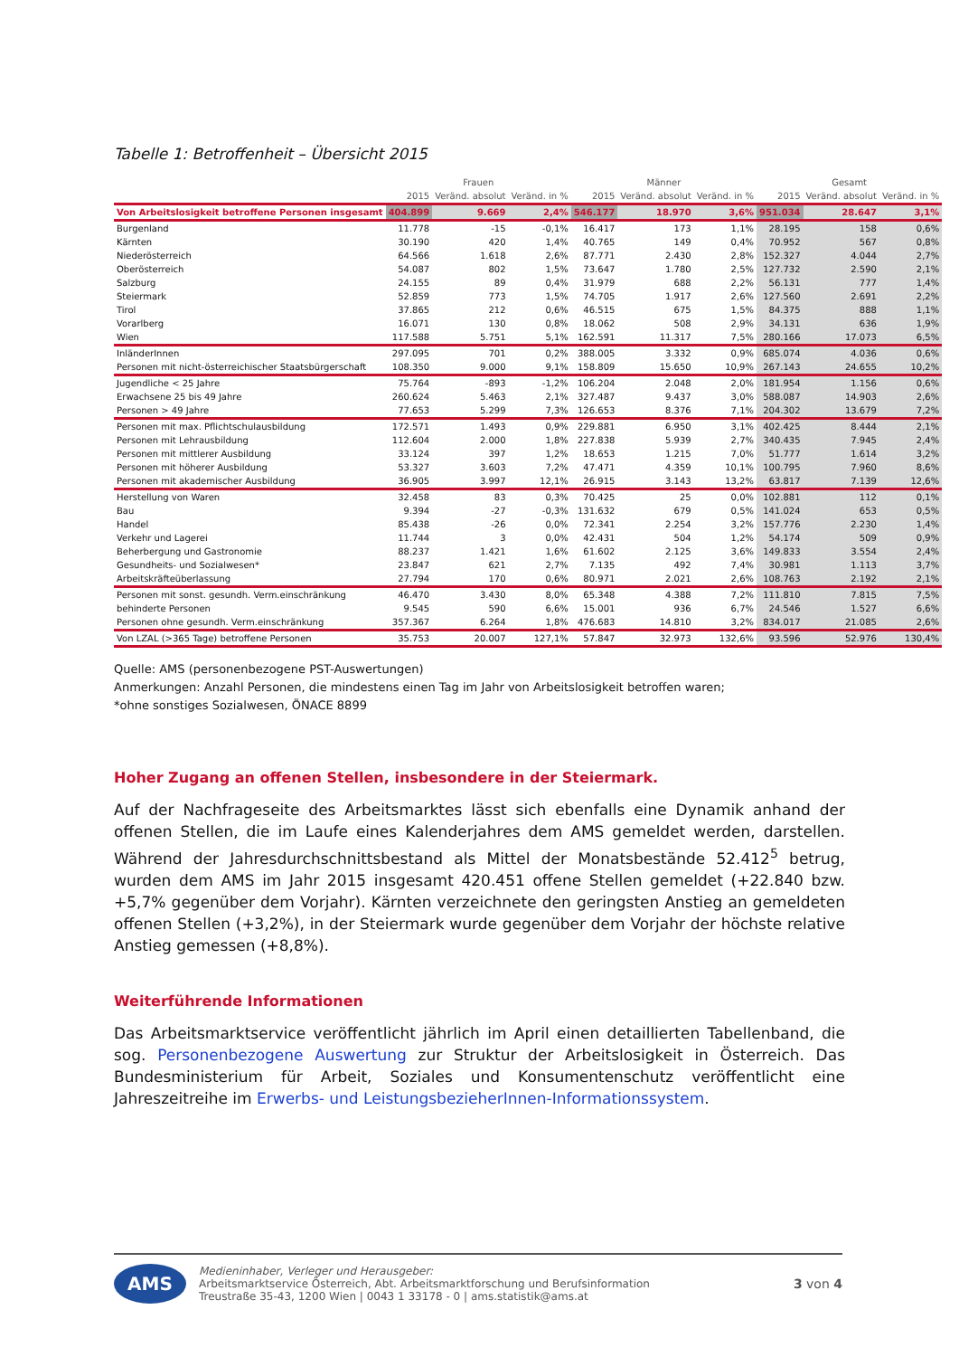Tabelle 1: Betroffenheit – Übersicht 2015
| | Frauen | | | Männer | | | Gesamt | | |
| --- | --- | --- | --- | --- | --- | --- | --- | --- | --- |
| | 2015 | Veränd. absolut | Veränd. in % | 2015 | Veränd. absolut | Veränd. in % | 2015 | Veränd. absolut | Veränd. in % |
| Von Arbeitslosigkeit betroffene Personen insgesamt | 404.899 | 9.669 | 2,4% | 546.177 | 18.970 | 3,6% | 951.034 | 28.647 | 3,1% |
| Burgenland | 11.778 | -15 | -0,1% | 16.417 | 173 | 1,1% | 28.195 | 158 | 0,6% |
| Kärnten | 30.190 | 420 | 1,4% | 40.765 | 149 | 0,4% | 70.952 | 567 | 0,8% |
| Niederösterreich | 64.566 | 1.618 | 2,6% | 87.771 | 2.430 | 2,8% | 152.327 | 4.044 | 2,7% |
| Oberösterreich | 54.087 | 802 | 1,5% | 73.647 | 1.780 | 2,5% | 127.732 | 2.590 | 2,1% |
| Salzburg | 24.155 | 89 | 0,4% | 31.979 | 688 | 2,2% | 56.131 | 777 | 1,4% |
| Steiermark | 52.859 | 773 | 1,5% | 74.705 | 1.917 | 2,6% | 127.560 | 2.691 | 2,2% |
| Tirol | 37.865 | 212 | 0,6% | 46.515 | 675 | 1,5% | 84.375 | 888 | 1,1% |
| Vorarlberg | 16.071 | 130 | 0,8% | 18.062 | 508 | 2,9% | 34.131 | 636 | 1,9% |
| Wien | 117.588 | 5.751 | 5,1% | 162.591 | 11.317 | 7,5% | 280.166 | 17.073 | 6,5% |
| InländerInnen | 297.095 | 701 | 0,2% | 388.005 | 3.332 | 0,9% | 685.074 | 4.036 | 0,6% |
| Personen mit nicht-österreichischer Staatsbürgerschaft | 108.350 | 9.000 | 9,1% | 158.809 | 15.650 | 10,9% | 267.143 | 24.655 | 10,2% |
| Jugendliche < 25 Jahre | 75.764 | -893 | -1,2% | 106.204 | 2.048 | 2,0% | 181.954 | 1.156 | 0,6% |
| Erwachsene 25 bis 49 Jahre | 260.624 | 5.463 | 2,1% | 327.487 | 9.437 | 3,0% | 588.087 | 14.903 | 2,6% |
| Personen > 49 Jahre | 77.653 | 5.299 | 7,3% | 126.653 | 8.376 | 7,1% | 204.302 | 13.679 | 7,2% |
| Personen mit max. Pflichtschulausbildung | 172.571 | 1.493 | 0,9% | 229.881 | 6.950 | 3,1% | 402.425 | 8.444 | 2,1% |
| Personen mit Lehrausbildung | 112.604 | 2.000 | 1,8% | 227.838 | 5.939 | 2,7% | 340.435 | 7.945 | 2,4% |
| Personen mit mittlerer Ausbildung | 33.124 | 397 | 1,2% | 18.653 | 1.215 | 7,0% | 51.777 | 1.614 | 3,2% |
| Personen mit höherer Ausbildung | 53.327 | 3.603 | 7,2% | 47.471 | 4.359 | 10,1% | 100.795 | 7.960 | 8,6% |
| Personen mit akademischer Ausbildung | 36.905 | 3.997 | 12,1% | 26.915 | 3.143 | 13,2% | 63.817 | 7.139 | 12,6% |
| Herstellung von Waren | 32.458 | 83 | 0,3% | 70.425 | 25 | 0,0% | 102.881 | 112 | 0,1% |
| Bau | 9.394 | -27 | -0,3% | 131.632 | 679 | 0,5% | 141.024 | 653 | 0,5% |
| Handel | 85.438 | -26 | 0,0% | 72.341 | 2.254 | 3,2% | 157.776 | 2.230 | 1,4% |
| Verkehr und Lagerei | 11.744 | 3 | 0,0% | 42.431 | 504 | 1,2% | 54.174 | 509 | 0,9% |
| Beherbergung und Gastronomie | 88.237 | 1.421 | 1,6% | 61.602 | 2.125 | 3,6% | 149.833 | 3.554 | 2,4% |
| Gesundheits- und Sozialwesen* | 23.847 | 621 | 2,7% | 7.135 | 492 | 7,4% | 30.981 | 1.113 | 3,7% |
| Arbeitskräfteüberlassung | 27.794 | 170 | 0,6% | 80.971 | 2.021 | 2,6% | 108.763 | 2.192 | 2,1% |
| Personen mit sonst. gesundh. Verm.einschränkung | 46.470 | 3.430 | 8,0% | 65.348 | 4.388 | 7,2% | 111.810 | 7.815 | 7,5% |
| behinderte Personen | 9.545 | 590 | 6,6% | 15.001 | 936 | 6,7% | 24.546 | 1.527 | 6,6% |
| Personen ohne gesundh. Verm.einschränkung | 357.367 | 6.264 | 1,8% | 476.683 | 14.810 | 3,2% | 834.017 | 21.085 | 2,6% |
| Von LZAL (>365 Tage) betroffene Personen | 35.753 | 20.007 | 127,1% | 57.847 | 32.973 | 132,6% | 93.596 | 52.976 | 130,4% |
Quelle: AMS (personenbezogene PST-Auswertungen)
Anmerkungen: Anzahl Personen, die mindestens einen Tag im Jahr von Arbeitslosigkeit betroffen waren;
*ohne sonstiges Sozialwesen, ÖNACE 8899
Hoher Zugang an offenen Stellen, insbesondere in der Steiermark.
Auf der Nachfrageseite des Arbeitsmarktes lässt sich ebenfalls eine Dynamik anhand der offenen Stellen, die im Laufe eines Kalenderjahres dem AMS gemeldet werden, darstellen. Während der Jahresdurchschnittsbestand als Mittel der Monatsbestände 52.412<sup>5</sup> betrug, wurden dem AMS im Jahr 2015 insgesamt 420.451 offene Stellen gemeldet (+22.840 bzw. +5,7% gegenüber dem Vorjahr). Kärnten verzeichnete den geringsten Anstieg an gemeldeten offenen Stellen (+3,2%), in der Steiermark wurde gegenüber dem Vorjahr der höchste relative Anstieg gemessen (+8,8%).
Weiterführende Informationen
Das Arbeitsmarktservice veröffentlicht jährlich im April einen detaillierten Tabellenband, die sog. Personenbezogene Auswertung zur Struktur der Arbeitslosigkeit in Österreich. Das Bundesministerium für Arbeit, Soziales und Konsumentenschutz veröffentlicht eine Jahreszeitreihe im Erwerbs- und LeistungsbezieherInnen-Informationssystem.
AMS
Medieninhaber, Verleger und Herausgeber:
Arbeitsmarktservice Österreich, Abt. Arbeitsmarktforschung und Berufsinformation
Treustraße 35-43, 1200 Wien | 0043 1 33178 - 0 | ams.statistik@ams.at
3 von 4